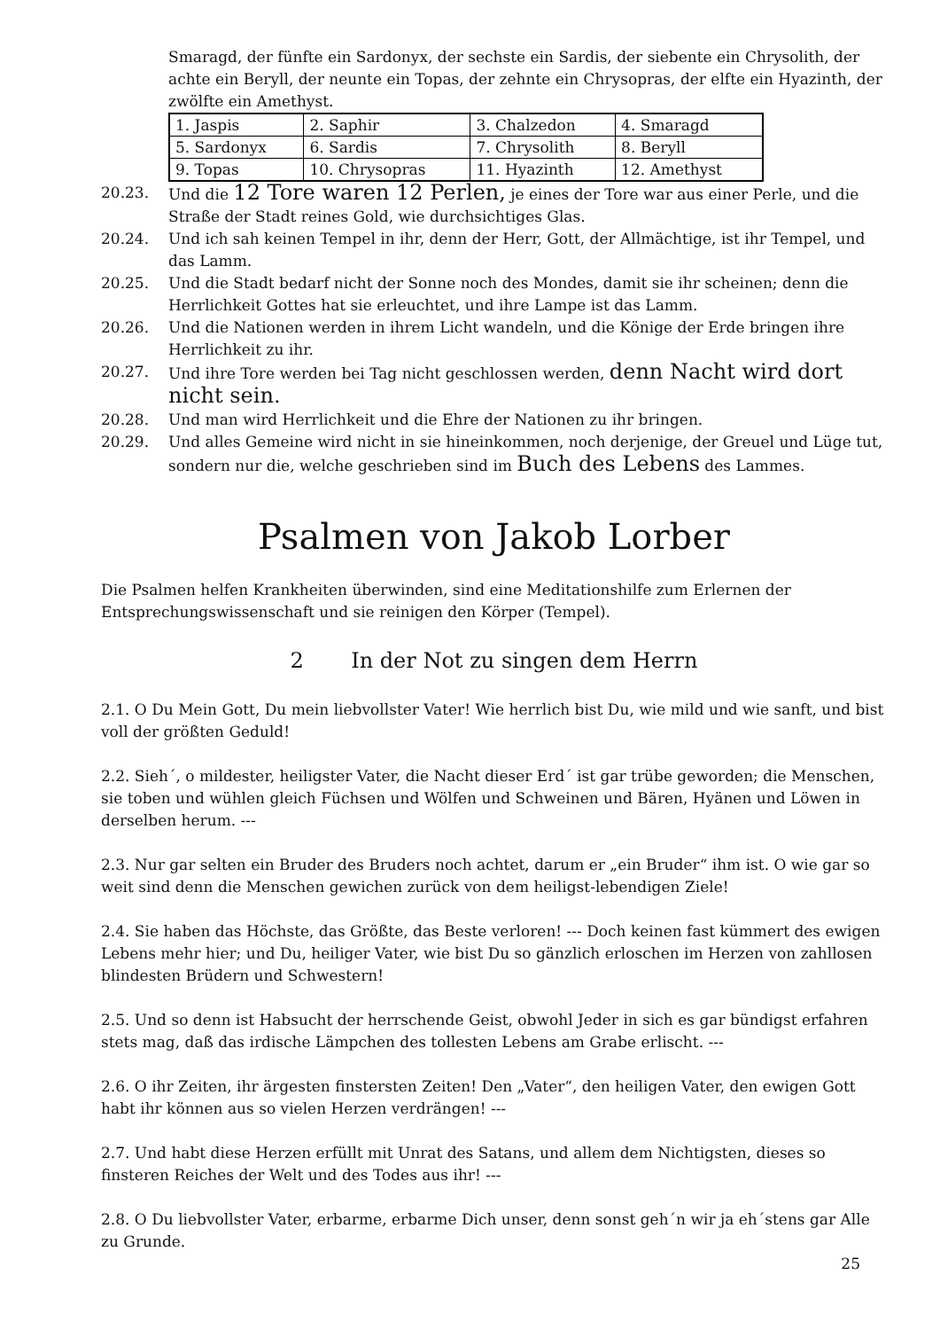Smaragd, der fünfte ein Sardonyx, der sechste ein Sardis, der siebente ein Chrysolith, der achte ein Beryll, der neunte ein Topas, der zehnte ein Chrysopras, der elfte ein Hyazinth, der zwölfte ein Amethyst.
| 1. Jaspis | 2. Saphir | 3. Chalzedon | 4. Smaragd |
| 5. Sardonyx | 6. Sardis | 7. Chrysolith | 8. Beryll |
| 9. Topas | 10. Chrysopras | 11. Hyazinth | 12. Amethyst |
20.23. Und die 12 Tore waren 12 Perlen, je eines der Tore war aus einer Perle, und die Straße der Stadt reines Gold, wie durchsichtiges Glas.
20.24. Und ich sah keinen Tempel in ihr, denn der Herr, Gott, der Allmächtige, ist ihr Tempel, und das Lamm.
20.25. Und die Stadt bedarf nicht der Sonne noch des Mondes, damit sie ihr scheinen; denn die Herrlichkeit Gottes hat sie erleuchtet, und ihre Lampe ist das Lamm.
20.26. Und die Nationen werden in ihrem Licht wandeln, und die Könige der Erde bringen ihre Herrlichkeit zu ihr.
20.27. Und ihre Tore werden bei Tag nicht geschlossen werden, denn Nacht wird dort nicht sein.
20.28. Und man wird Herrlichkeit und die Ehre der Nationen zu ihr bringen.
20.29. Und alles Gemeine wird nicht in sie hineinkommen, noch derjenige, der Greuel und Lüge tut, sondern nur die, welche geschrieben sind im Buch des Lebens des Lammes.
Psalmen von Jakob Lorber
Die Psalmen helfen Krankheiten überwinden, sind eine Meditationshilfe zum Erlernen der Entsprechungswissenschaft und sie reinigen den Körper (Tempel).
2 In der Not zu singen dem Herrn
2.1. O Du Mein Gott, Du mein liebvollster Vater! Wie herrlich bist Du, wie mild und wie sanft, und bist voll der größten Geduld!
2.2. Sieh´, o mildester, heiligster Vater, die Nacht dieser Erd´ ist gar trübe geworden; die Menschen, sie toben und wühlen gleich Füchsen und Wölfen und Schweinen und Bären, Hyänen und Löwen in derselben herum. ---
2.3. Nur gar selten ein Bruder des Bruders noch achtet, darum er „ein Bruder“ ihm ist. O wie gar so weit sind denn die Menschen gewichen zurück von dem heiligst-lebendigen Ziele!
2.4. Sie haben das Höchste, das Größte, das Beste verloren! --- Doch keinen fast kümmert des ewigen Lebens mehr hier; und Du, heiliger Vater, wie bist Du so gänzlich erloschen im Herzen von zahllosen blindesten Brüdern und Schwestern!
2.5. Und so denn ist Habsucht der herrschende Geist, obwohl Jeder in sich es gar bündigst erfahren stets mag, daß das irdische Lämpchen des tollesten Lebens am Grabe erlischt. ---
2.6. O ihr Zeiten, ihr ärgesten finstersten Zeiten! Den „Vater“, den heiligen Vater, den ewigen Gott habt ihr können aus so vielen Herzen verdrängen! ---
2.7. Und habt diese Herzen erfüllt mit Unrat des Satans, und allem dem Nichtigsten, dieses so finsteren Reiches der Welt und des Todes aus ihr! ---
2.8. O Du liebvollster Vater, erbarme, erbarme Dich unser, denn sonst geh´n wir ja eh´stens gar Alle zu Grunde.
25